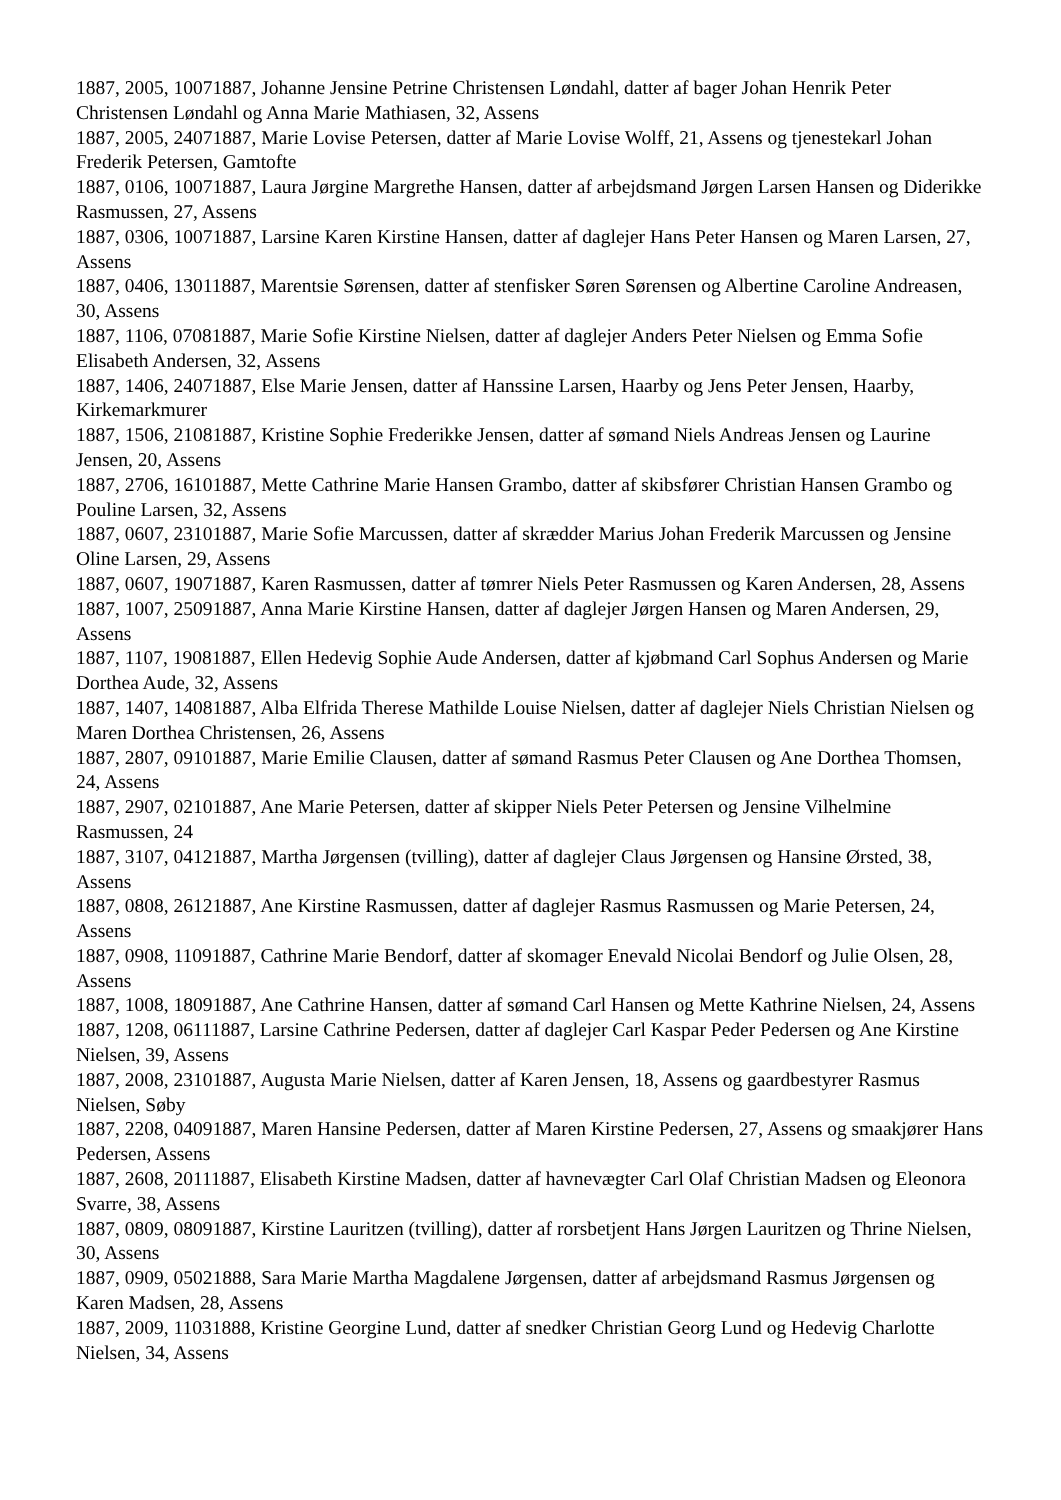1887, 2005, 10071887, Johanne Jensine Petrine Christensen Løndahl, datter af bager Johan Henrik Peter Christensen Løndahl og Anna Marie Mathiasen, 32, Assens
1887, 2005, 24071887, Marie Lovise Petersen, datter af Marie Lovise Wolff, 21, Assens og tjenestekarl Johan Frederik Petersen, Gamtofte
1887, 0106, 10071887, Laura Jørgine Margrethe Hansen, datter af arbejdsmand Jørgen Larsen Hansen og Diderikke Rasmussen, 27, Assens
1887, 0306, 10071887, Larsine Karen Kirstine Hansen, datter af daglejer Hans Peter Hansen og Maren Larsen, 27, Assens
1887, 0406, 13011887, Marentsie Sørensen, datter af stenfisker Søren Sørensen og Albertine Caroline Andreasen, 30, Assens
1887, 1106, 07081887, Marie Sofie Kirstine Nielsen, datter af daglejer Anders Peter Nielsen og Emma Sofie Elisabeth Andersen, 32, Assens
1887, 1406, 24071887, Else Marie Jensen, datter af Hanssine Larsen, Haarby og Jens Peter Jensen, Haarby, Kirkemarkmurer
1887, 1506, 21081887, Kristine Sophie Frederikke Jensen, datter af sømand Niels Andreas Jensen og Laurine Jensen, 20, Assens
1887, 2706, 16101887, Mette Cathrine Marie Hansen Grambo, datter af skibsfører Christian Hansen Grambo og Pouline Larsen, 32, Assens
1887, 0607, 23101887, Marie Sofie Marcussen, datter af skrædder Marius Johan Frederik Marcussen og Jensine Oline Larsen, 29, Assens
1887, 0607, 19071887, Karen Rasmussen, datter af tømrer Niels Peter Rasmussen og Karen Andersen, 28, Assens
1887, 1007, 25091887, Anna Marie Kirstine Hansen, datter af daglejer Jørgen Hansen og Maren Andersen, 29, Assens
1887, 1107, 19081887, Ellen Hedevig Sophie Aude Andersen, datter af kjøbmand Carl Sophus Andersen og Marie Dorthea Aude, 32, Assens
1887, 1407, 14081887, Alba Elfrida Therese Mathilde Louise Nielsen, datter af daglejer Niels Christian Nielsen og Maren Dorthea Christensen, 26, Assens
1887, 2807, 09101887, Marie Emilie Clausen, datter af sømand Rasmus Peter Clausen og Ane Dorthea Thomsen, 24, Assens
1887, 2907, 02101887, Ane Marie Petersen, datter af skipper Niels Peter Petersen og Jensine Vilhelmine Rasmussen, 24
1887, 3107, 04121887, Martha Jørgensen (tvilling), datter af daglejer Claus Jørgensen og Hansine Ørsted, 38, Assens
1887, 0808, 26121887, Ane Kirstine Rasmussen, datter af daglejer Rasmus Rasmussen og Marie Petersen, 24, Assens
1887, 0908, 11091887, Cathrine Marie Bendorf, datter af skomager Enevald Nicolai Bendorf og Julie Olsen, 28, Assens
1887, 1008, 18091887, Ane Cathrine Hansen, datter af sømand Carl Hansen og Mette Kathrine Nielsen, 24, Assens
1887, 1208, 06111887, Larsine Cathrine Pedersen, datter af daglejer Carl Kaspar Peder Pedersen og Ane Kirstine Nielsen, 39, Assens
1887, 2008, 23101887, Augusta Marie Nielsen, datter af Karen Jensen, 18, Assens og gaardbestyrer Rasmus Nielsen, Søby
1887, 2208, 04091887, Maren Hansine Pedersen, datter af Maren Kirstine Pedersen, 27, Assens og smaakjører Hans Pedersen, Assens
1887, 2608, 20111887, Elisabeth Kirstine Madsen, datter af havnevægter Carl Olaf Christian Madsen og Eleonora Svarre, 38, Assens
1887, 0809, 08091887, Kirstine Lauritzen (tvilling), datter af rorsbetjent Hans Jørgen Lauritzen og Thrine Nielsen, 30, Assens
1887, 0909, 05021888, Sara Marie Martha Magdalene Jørgensen, datter af arbejdsmand Rasmus Jørgensen og Karen Madsen, 28, Assens
1887, 2009, 11031888, Kristine Georgine Lund, datter af snedker Christian Georg Lund og Hedevig Charlotte Nielsen, 34, Assens